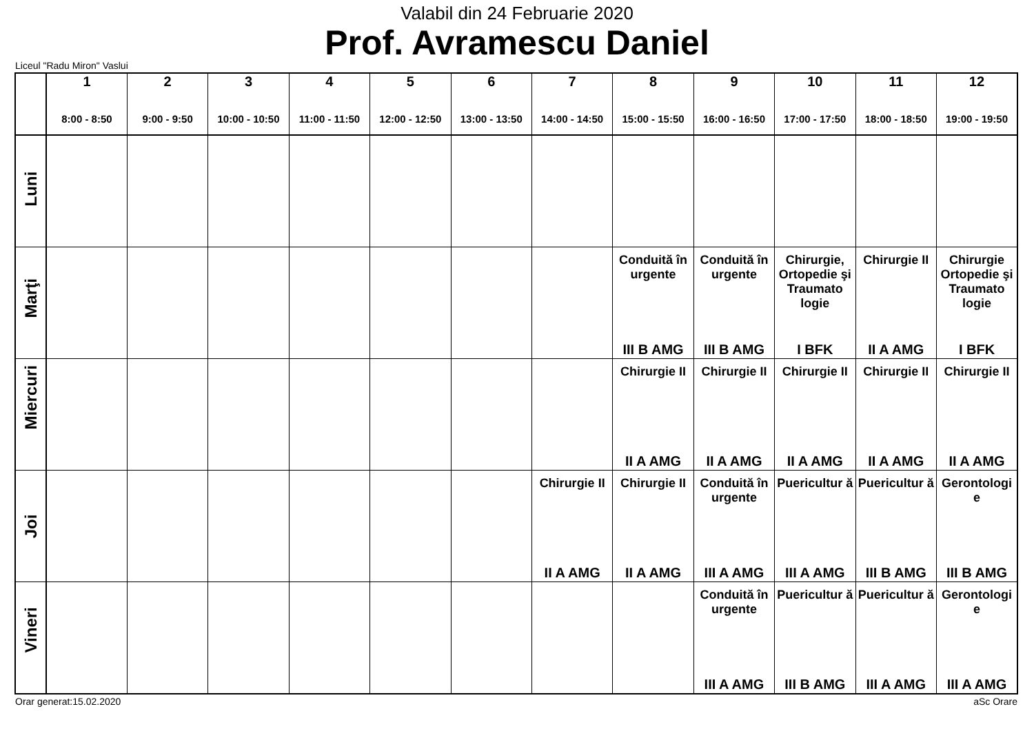Valabil din 24 Februarie 2020
Prof. Avramescu Daniel
Liceul "Radu Miron" Vaslui
| | 1 8:00 - 8:50 | 2 9:00 - 9:50 | 3 10:00 - 10:50 | 4 11:00 - 11:50 | 5 12:00 - 12:50 | 6 13:00 - 13:50 | 7 14:00 - 14:50 | 8 15:00 - 15:50 | 9 16:00 - 16:50 | 10 17:00 - 17:50 | 11 18:00 - 18:50 | 12 19:00 - 19:50 |
| --- | --- | --- | --- | --- | --- | --- | --- | --- | --- | --- | --- | --- |
| Luni | | | | | | | | | | | | |
| Marţi | | | | | | | | Conduită în urgente III B AMG | Conduită în urgente III B AMG | Chirurgie, Ortopedie şi Traumato logie I BFK | Chirurgie II II A AMG | Chirurgie Ortopedie şi Traumato logie I BFK |
| Miercuri | | | | | | | | Chirurgie II II A AMG | Chirurgie II II A AMG | Chirurgie II II A AMG | Chirurgie II II A AMG | Chirurgie II II A AMG |
| Joi | | | | | | | Chirurgie II II A AMG | Chirurgie II II A AMG | Conduită în urgente III A AMG | Puericultur ă III A AMG | Puericultur ă III B AMG | Gerontologi e III B AMG |
| Vineri | | | | | | | | | Conduită în urgente III A AMG | Puericultur ă III B AMG | Puericultur ă III A AMG | Gerontologi e III A AMG |
Orar generat:15.02.2020 aSc Orare